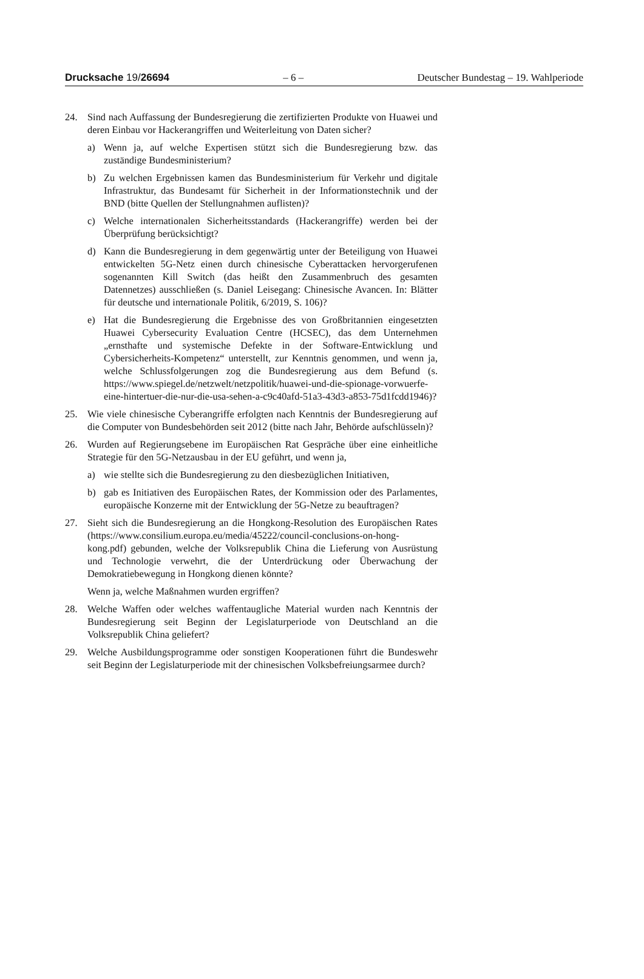Drucksache 19/26694 – 6 – Deutscher Bundestag – 19. Wahlperiode
24. Sind nach Auffassung der Bundesregierung die zertifizierten Produkte von Huawei und deren Einbau vor Hackerangriffen und Weiterleitung von Daten sicher?
a) Wenn ja, auf welche Expertisen stützt sich die Bundesregierung bzw. das zuständige Bundesministerium?
b) Zu welchen Ergebnissen kamen das Bundesministerium für Verkehr und digitale Infrastruktur, das Bundesamt für Sicherheit in der Informationstechnik und der BND (bitte Quellen der Stellungnahmen auflisten)?
c) Welche internationalen Sicherheitsstandards (Hackerangriffe) werden bei der Überprüfung berücksichtigt?
d) Kann die Bundesregierung in dem gegenwärtig unter der Beteiligung von Huawei entwickelten 5G-Netz einen durch chinesische Cyberattacken hervorgerufenen sogenannten Kill Switch (das heißt den Zusammenbruch des gesamten Datennetzes) ausschließen (s. Daniel Leisegang: Chinesische Avancen. In: Blätter für deutsche und internationale Politik, 6/2019, S. 106)?
e) Hat die Bundesregierung die Ergebnisse des von Großbritannien eingesetzten Huawei Cybersecurity Evaluation Centre (HCSEC), das dem Unternehmen „ernsthafte und systemische Defekte in der Software-Entwicklung und Cybersicherheits-Kompetenz“ unterstellt, zur Kenntnis genommen, und wenn ja, welche Schlussfolgerungen zog die Bundesregierung aus dem Befund (s. https://www.spiegel.de/netzwelt/netzpolitik/huawei-und-die-spionage-vorwuerfe-eine-hintertuer-die-nur-die-usa-sehen-a-c9c40afd-51a3-43d3-a853-75d1fcdd1946)?
25. Wie viele chinesische Cyberangriffe erfolgten nach Kenntnis der Bundesregierung auf die Computer von Bundesbehörden seit 2012 (bitte nach Jahr, Behörde aufschlüsseln)?
26. Wurden auf Regierungsebene im Europäischen Rat Gespräche über eine einheitliche Strategie für den 5G-Netzausbau in der EU geführt, und wenn ja,
a) wie stellte sich die Bundesregierung zu den diesbezüglichen Initiativen,
b) gab es Initiativen des Europäischen Rates, der Kommission oder des Parlamentes, europäische Konzerne mit der Entwicklung der 5G-Netze zu beauftragen?
27. Sieht sich die Bundesregierung an die Hongkong-Resolution des Europäischen Rates (https://www.consilium.europa.eu/media/45222/council-conclusions-on-hong-kong.pdf) gebunden, welche der Volksrepublik China die Lieferung von Ausrüstung und Technologie verwehrt, die der Unterdrückung oder Überwachung der Demokratiebewegung in Hongkong dienen könnte?
Wenn ja, welche Maßnahmen wurden ergriffen?
28. Welche Waffen oder welches waffentaugliche Material wurden nach Kenntnis der Bundesregierung seit Beginn der Legislaturperiode von Deutschland an die Volksrepublik China geliefert?
29. Welche Ausbildungsprogramme oder sonstigen Kooperationen führt die Bundeswehr seit Beginn der Legislaturperiode mit der chinesischen Volksbefreiungsarmee durch?